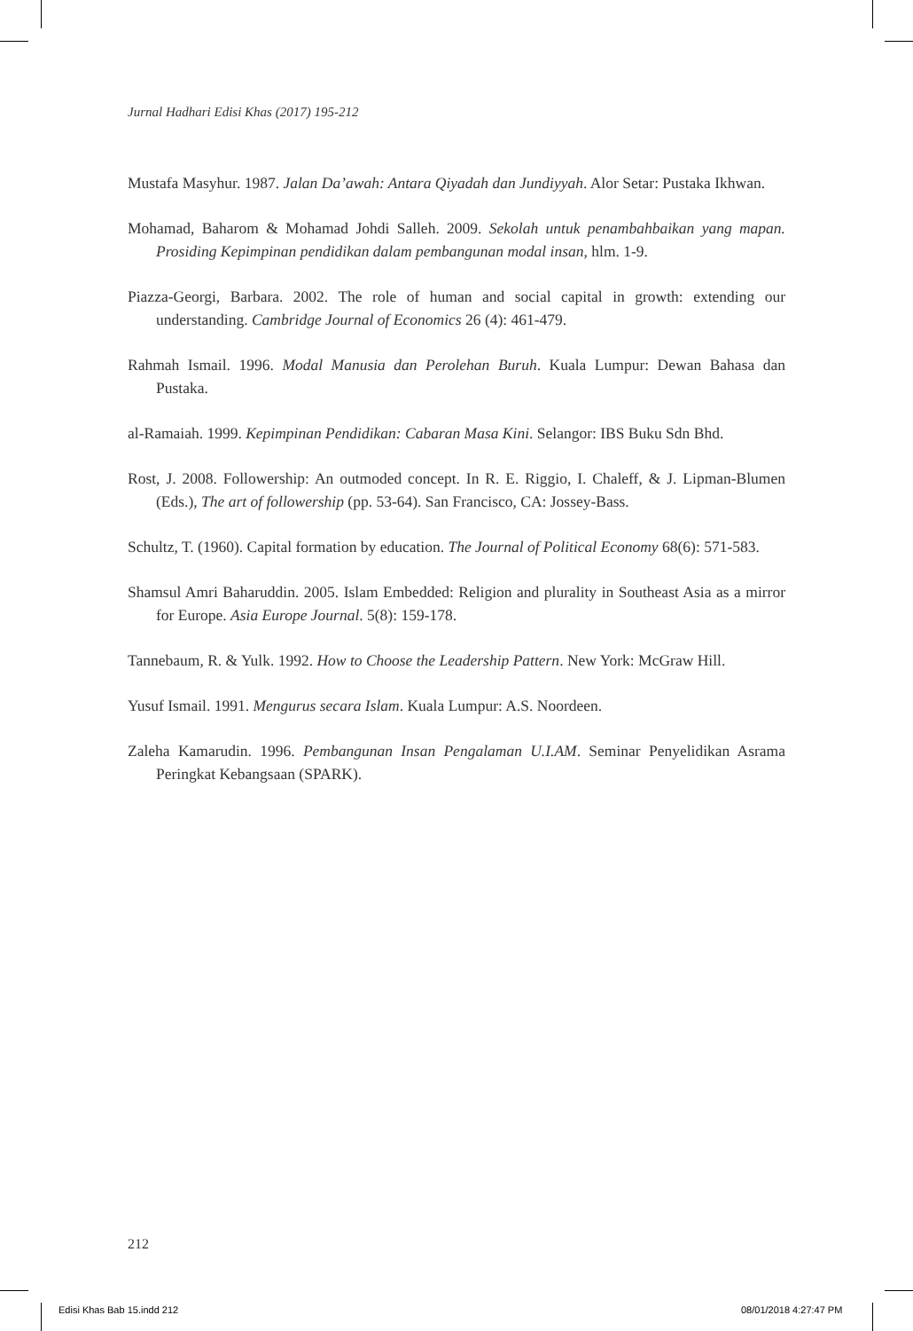Jurnal Hadhari Edisi Khas (2017) 195-212
Mustafa Masyhur. 1987. Jalan Da’awah: Antara Qiyadah dan Jundiyyah. Alor Setar: Pustaka Ikhwan.
Mohamad, Baharom & Mohamad Johdi Salleh. 2009. Sekolah untuk penambahbaikan yang mapan. Prosiding Kepimpinan pendidikan dalam pembangunan modal insan, hlm. 1-9.
Piazza-Georgi, Barbara. 2002. The role of human and social capital in growth: extending our understanding. Cambridge Journal of Economics 26 (4): 461-479.
Rahmah Ismail. 1996. Modal Manusia dan Perolehan Buruh. Kuala Lumpur: Dewan Bahasa dan Pustaka.
al-Ramaiah. 1999. Kepimpinan Pendidikan: Cabaran Masa Kini. Selangor: IBS Buku Sdn Bhd.
Rost, J. 2008. Followership: An outmoded concept. In R. E. Riggio, I. Chaleff, & J. Lipman-Blumen (Eds.), The art of followership (pp. 53-64). San Francisco, CA: Jossey-Bass.
Schultz, T. (1960). Capital formation by education. The Journal of Political Economy 68(6): 571-583.
Shamsul Amri Baharuddin. 2005. Islam Embedded: Religion and plurality in Southeast Asia as a mirror for Europe. Asia Europe Journal. 5(8): 159-178.
Tannebaum, R. & Yulk. 1992. How to Choose the Leadership Pattern. New York: McGraw Hill.
Yusuf Ismail. 1991. Mengurus secara Islam. Kuala Lumpur: A.S. Noordeen.
Zaleha Kamarudin. 1996. Pembangunan Insan Pengalaman U.I.AM. Seminar Penyelidikan Asrama Peringkat Kebangsaan (SPARK).
212
Edisi Khas Bab 15.indd 212 08/01/2018 4:27:47 PM